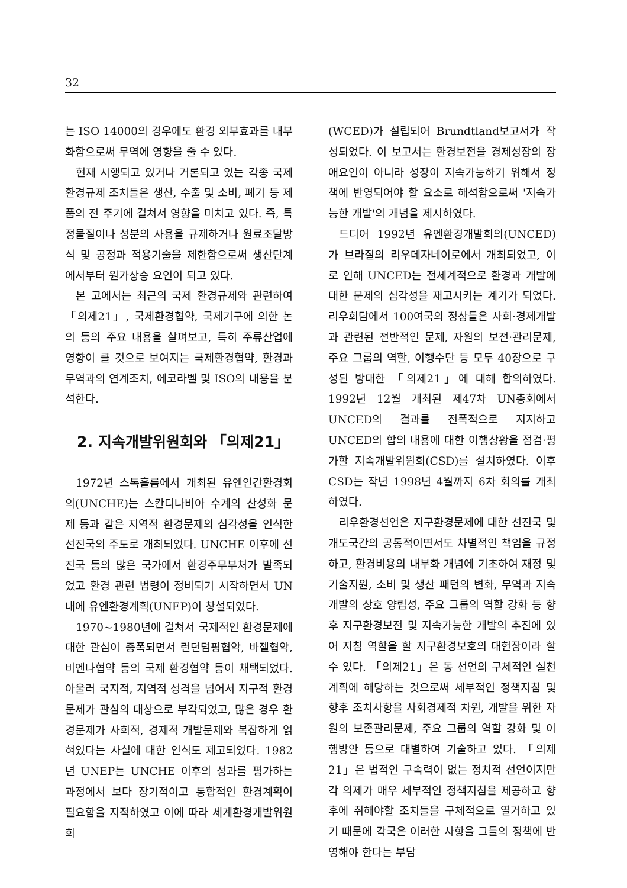32
는 ISO 14000의 경우에도 환경 외부효과를 내부화함으로써 무역에 영향을 줄 수 있다.
현재 시행되고 있거나 거론되고 있는 각종 국제 환경규제 조치들은 생산, 수출 및 소비, 폐기 등 제품의 전 주기에 걸쳐서 영향을 미치고 있다. 즉, 특정물질이나 성분의 사용을 규제하거나 원료조달방식 및 공정과 적용기술을 제한함으로써 생산단계에서부터 원가상승 요인이 되고 있다.
본 고에서는 최근의 국제 환경규제와 관련하여 「의제21」, 국제환경협약, 국제기구에 의한 논의 등의 주요 내용을 살펴보고, 특히 주류산업에 영향이 클 것으로 보여지는 국제환경협약, 환경과 무역과의 연계조치, 에코라벨 및 ISO의 내용을 분석한다.
2. 지속개발위원회와 「의제21」
1972년 스톡홀름에서 개최된 유엔인간환경회의(UNCHE)는 스칸디나비아 수계의 산성화 문제 등과 같은 지역적 환경문제의 심각성을 인식한 선진국의 주도로 개최되었다. UNCHE 이후에 선진국 등의 많은 국가에서 환경주무부처가 발족되었고 환경 관련 법령이 정비되기 시작하면서 UN내에 유엔환경계획(UNEP)이 창설되었다.
1970~1980년에 걸쳐서 국제적인 환경문제에 대한 관심이 증폭되면서 런던덤핑협약, 바젤협약, 비엔나협약 등의 국제 환경협약 등이 채택되었다. 아울러 국지적, 지역적 성격을 넘어서 지구적 환경문제가 관심의 대상으로 부각되었고, 많은 경우 환경문제가 사회적, 경제적 개발문제와 복잡하게 얽혀있다는 사실에 대한 인식도 제고되었다. 1982년 UNEP는 UNCHE 이후의 성과를 평가하는 과정에서 보다 장기적이고 통합적인 환경계획이 필요함을 지적하였고 이에 따라 세계환경개발위원회
(WCED)가 설립되어 Brundtland보고서가 작성되었다. 이 보고서는 환경보전을 경제성장의 장애요인이 아니라 성장이 지속가능하기 위해서 정책에 반영되어야 할 요소로 해석함으로써 '지속가능한 개발'의 개념을 제시하였다.
드디어 1992년 유엔환경개발회의(UNCED)가 브라질의 리우데자네이로에서 개최되었고, 이로 인해 UNCED는 전세계적으로 환경과 개발에 대한 문제의 심각성을 재고시키는 계기가 되었다. 리우회담에서 100여국의 정상들은 사회·경제개발과 관련된 전반적인 문제, 자원의 보전·관리문제, 주요 그룹의 역할, 이행수단 등 모두 40장으로 구성된 방대한 「의제21」에 대해 합의하였다. 1992년 12월 개최된 제47차 UN총회에서 UNCED의 결과를 전폭적으로 지지하고 UNCED의 합의 내용에 대한 이행상황을 점검·평가할 지속개발위원회(CSD)를 설치하였다. 이후 CSD는 작년 1998년 4월까지 6차 회의를 개최하였다.
리우환경선언은 지구환경문제에 대한 선진국 및 개도국간의 공통적이면서도 차별적인 책임을 규정하고, 환경비용의 내부화 개념에 기초하여 재정 및 기술지원, 소비 및 생산 패턴의 변화, 무역과 지속개발의 상호 양립성, 주요 그룹의 역할 강화 등 향후 지구환경보전 및 지속가능한 개발의 추진에 있어 지침 역할을 할 지구환경보호의 대헌장이라 할 수 있다. 「의제21」은 동 선언의 구체적인 실천계획에 해당하는 것으로써 세부적인 정책지침 및 향후 조치사항을 사회경제적 차원, 개발을 위한 자원의 보존관리문제, 주요 그룹의 역할 강화 및 이행방안 등으로 대별하여 기술하고 있다. 「의제21」은 법적인 구속력이 없는 정치적 선언이지만 각 의제가 매우 세부적인 정책지침을 제공하고 향후에 취해야할 조치들을 구체적으로 열거하고 있기 때문에 각국은 이러한 사항을 그들의 정책에 반영해야 한다는 부담